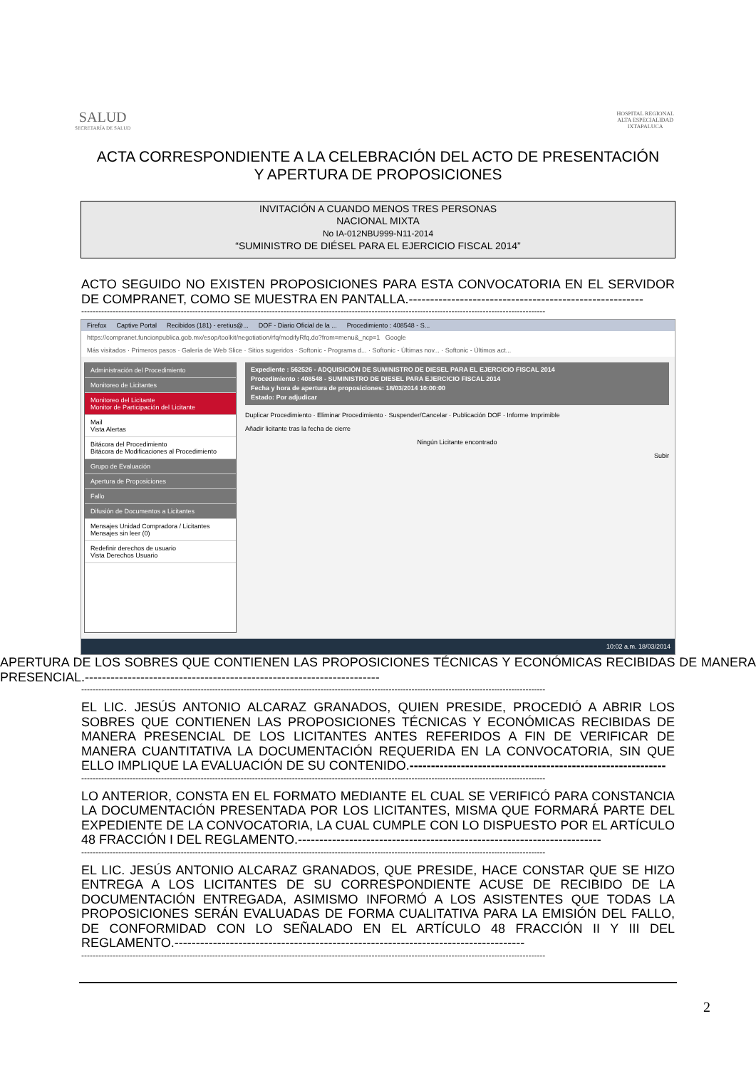SALUD
SECRETARÍA DE SALUD
HOSPITAL REGIONAL
ALTA ESPECIALIDAD
IXTAPALUCA
ACTA CORRESPONDIENTE A LA CELEBRACIÓN DEL ACTO DE PRESENTACIÓN
Y APERTURA DE PROPOSICIONES
INVITACIÓN A CUANDO MENOS TRES PERSONAS
NACIONAL MIXTA
No IA-012NBU999-N11-2014
“SUMINISTRO DE DIÉSEL PARA EL EJERCICIO FISCAL 2014”
ACTO SEGUIDO NO EXISTEN PROPOSICIONES PARA ESTA CONVOCATORIA EN EL SERVIDOR DE COMPRANET, COMO SE MUESTRA EN PANTALLA.-------------------------------------------------------
-------------------------------------------------------------------------------------------------------------------------------------------------------------------
Firefox Captive Portal Recibidos (181) - eretius@... DOF - Diario Oficial de la ... Procedimiento : 408548 - S...
https://compranet.funcionpublica.gob.mx/esop/toolkit/negotiation/rfq/modifyRfq.do?from=menu&_ncp=1 Google
Más visitados · Primeros pasos · Galería de Web Slice · Sitios sugeridos · Softonic - Programa d... · Softonic - Últimas nov... · Softonic - Últimos act...
Administración del Procedimiento
Monitoreo de Licitantes
Monitoreo del Licitante
Monitor de Participación del Licitante
Mail
Vista Alertas
Bitácora del Procedimiento
Bitácora de Modificaciones al Procedimiento
Grupo de Evaluación
Apertura de Proposiciones
Fallo
Difusión de Documentos a Licitantes
Mensajes Unidad Compradora / Licitantes
Mensajes sin leer (0)
Redefinir derechos de usuario
Vista Derechos Usuario
Expediente : 562526 - ADQUISICIÓN DE SUMINISTRO DE DIESEL PARA EL EJERCICIO FISCAL 2014
Procedimiento : 408548 - SUMINISTRO DE DIESEL PARA EJERCICIO FISCAL 2014
Fecha y hora de apertura de proposiciones: 18/03/2014 10:00:00
Estado: Por adjudicar
Duplicar Procedimiento · Eliminar Procedimiento · Suspender/Cancelar · Publicación DOF · Informe Imprimible
Añadir licitante tras la fecha de cierre
Ningún Licitante encontrado
Subir
10:02 a.m. 18/03/2014
APERTURA DE LOS SOBRES QUE CONTIENEN LAS PROPOSICIONES TÉCNICAS Y ECONÓMICAS RECIBIDAS DE MANERA PRESENCIAL.---------------------------------------------------------------------
-------------------------------------------------------------------------------------------------------------------------------------------------------------------
EL LIC. JESÚS ANTONIO ALCARAZ GRANADOS, QUIEN PRESIDE, PROCEDIÓ A ABRIR LOS SOBRES QUE CONTIENEN LAS PROPOSICIONES TÉCNICAS Y ECONÓMICAS RECIBIDAS DE MANERA PRESENCIAL DE LOS LICITANTES ANTES REFERIDOS A FIN DE VERIFICAR DE MANERA CUANTITATIVA LA DOCUMENTACIÓN REQUERIDA EN LA CONVOCATORIA, SIN QUE ELLO IMPLIQUE LA EVALUACIÓN DE SU CONTENIDO.------------------------------------------------------------
-------------------------------------------------------------------------------------------------------------------------------------------------------------------
LO ANTERIOR, CONSTA EN EL FORMATO MEDIANTE EL CUAL SE VERIFICÓ PARA CONSTANCIA LA DOCUMENTACIÓN PRESENTADA POR LOS LICITANTES, MISMA QUE FORMARÁ PARTE DEL EXPEDIENTE DE LA CONVOCATORIA, LA CUAL CUMPLE CON LO DISPUESTO POR EL ARTÍCULO 48 FRACCIÓN I DEL REGLAMENTO.-----------------------------------------------------------------------
-------------------------------------------------------------------------------------------------------------------------------------------------------------------
EL LIC. JESÚS ANTONIO ALCARAZ GRANADOS, QUE PRESIDE, HACE CONSTAR QUE SE HIZO ENTREGA A LOS LICITANTES DE SU CORRESPONDIENTE ACUSE DE RECIBIDO DE LA DOCUMENTACIÓN ENTREGADA, ASIMISMO INFORMÓ A LOS ASISTENTES QUE TODAS LA PROPOSICIONES SERÁN EVALUADAS DE FORMA CUALITATIVA PARA LA EMISIÓN DEL FALLO, DE CONFORMIDAD CON LO SEÑALADO EN EL ARTÍCULO 48 FRACCIÓN II Y III DEL REGLAMENTO.----------------------------------------------------------------------------------
-------------------------------------------------------------------------------------------------------------------------------------------------------------------
2